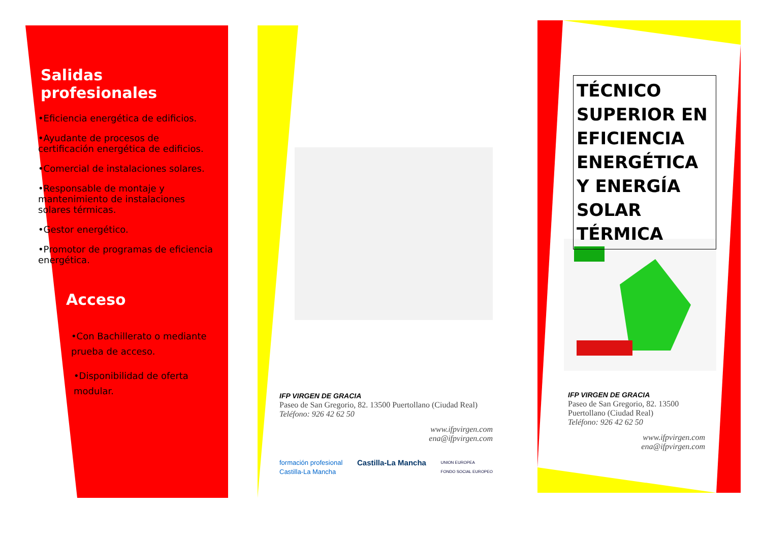Salidas profesionales
•Eficiencia energética de edificios.
•Ayudante de procesos de certificación energética de edificios.
•Comercial de instalaciones solares.
•Responsable de montaje y mantenimiento de instalaciones solares térmicas.
•Gestor energético.
•Promotor de programas de eficiencia energética.
Acceso
•Con Bachillerato o mediante prueba de acceso.
•Disponibilidad de oferta modular.
IFP VIRGEN DE GRACIA
Paseo de San Gregorio, 82. 13500 Puertollano (Ciudad Real)
Teléfono: 926 42 62 50
www.ifpvirgen.com
ena@ifpvirgen.com
formación profesional
Castilla-La Mancha Castilla-La Mancha UNION EUROPEA
FONDO SOCIAL EUROPEO
TÉCNICO SUPERIOR EN EFICIENCIA ENERGÉTICA Y ENERGÍA SOLAR TÉRMICA
IFP VIRGEN DE GRACIA
Paseo de San Gregorio, 82. 13500 Puertollano (Ciudad Real)
Teléfono: 926 42 62 50
www.ifpvirgen.com
ena@ifpvirgen.com